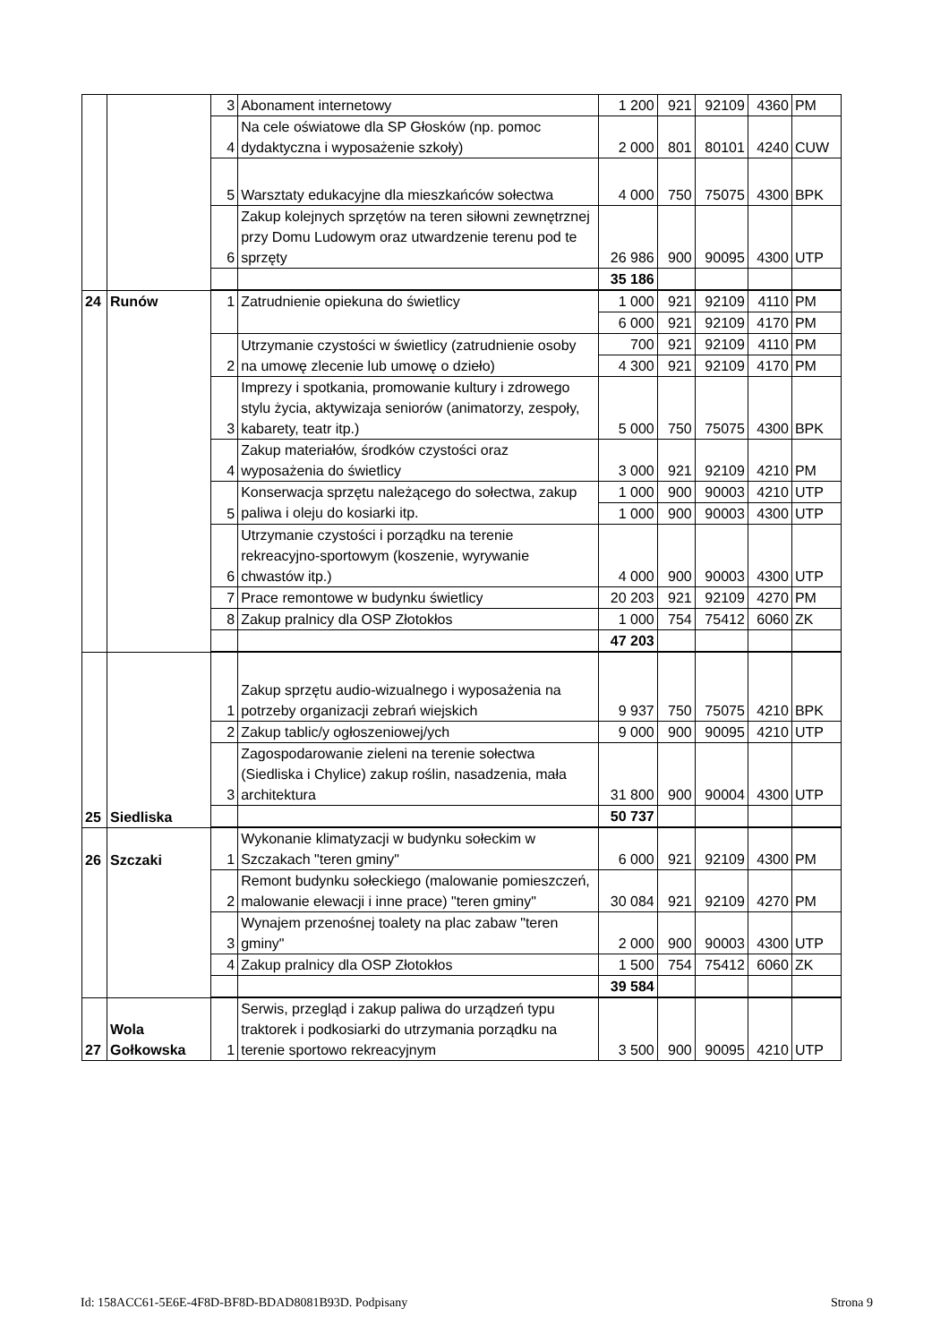| | | 3 | Abonament internetowy | 1 200 | 921 | 92109 | 4360 | PM |
| | | 4 | Na cele oświatowe dla SP Głosków (np. pomoc dydaktyczna i wyposażenie szkoły) | 2 000 | 801 | 80101 | 4240 | CUW |
| | | 5 | Warsztaty edukacyjne dla mieszkańców sołectwa | 4 000 | 750 | 75075 | 4300 | BPK |
| | | 6 | Zakup kolejnych sprzętów na teren siłowni zewnętrznej przy Domu Ludowym oraz utwardzenie terenu pod te sprzęty | 26 986 | 900 | 90095 | 4300 | UTP |
| | | | | 35 186 | | | | |
| 24 | Runów | 1 | Zatrudnienie opiekuna do świetlicy | 1 000 | 921 | 92109 | 4110 | PM |
| | | | | 6 000 | 921 | 92109 | 4170 | PM |
| | | 2 | Utrzymanie czystości w świetlicy (zatrudnienie osoby na umowę zlecenie lub umowę o dzieło) | 700 | 921 | 92109 | 4110 | PM |
| | | | | 4 300 | 921 | 92109 | 4170 | PM |
| | | 3 | Imprezy i spotkania, promowanie kultury i zdrowego stylu życia, aktywizaja seniorów (animatorzy, zespoły, kabarety, teatr itp.) | 5 000 | 750 | 75075 | 4300 | BPK |
| | | 4 | Zakup materiałów, środków czystości oraz wyposażenia do świetlicy | 3 000 | 921 | 92109 | 4210 | PM |
| | | 5 | Konserwacja sprzętu należącego do sołectwa, zakup paliwa i oleju do kosiarki itp. | 1 000 | 900 | 90003 | 4210 | UTP |
| | | | | 1 000 | 900 | 90003 | 4300 | UTP |
| | | 6 | Utrzymanie czystości i porządku na terenie rekreacyjno-sportowym (koszenie, wyrywanie chwastów itp.) | 4 000 | 900 | 90003 | 4300 | UTP |
| | | 7 | Prace remontowe w budynku świetlicy | 20 203 | 921 | 92109 | 4270 | PM |
| | | 8 | Zakup pralnicy dla OSP Złotokłos | 1 000 | 754 | 75412 | 6060 | ZK |
| | | | | 47 203 | | | | |
| 25 | Siedliska | 1 | Zakup sprzętu audio-wizualnego i wyposażenia na potrzeby organizacji zebrań wiejskich | 9 937 | 750 | 75075 | 4210 | BPK |
| | | 2 | Zakup tablic/y ogłoszeniowej/ych | 9 000 | 900 | 90095 | 4210 | UTP |
| | | 3 | Zagospodarowanie zieleni na terenie sołectwa (Siedliska i Chylice) zakup roślin, nasadzenia, mała architektura | 31 800 | 900 | 90004 | 4300 | UTP |
| | | | | 50 737 | | | | |
| 26 | Szczaki | 1 | Wykonanie klimatyzacji w budynku sołeckim w Szczakach "teren gminy" | 6 000 | 921 | 92109 | 4300 | PM |
| | | 2 | Remont budynku sołeckiego (malowanie pomieszczeń, malowanie elewacji i inne prace) "teren gminy" | 30 084 | 921 | 92109 | 4270 | PM |
| | | 3 | Wynajem przenośnej toalety na plac zabaw "teren gminy" | 2 000 | 900 | 90003 | 4300 | UTP |
| | | 4 | Zakup pralnicy dla OSP Złotokłos | 1 500 | 754 | 75412 | 6060 | ZK |
| | | | | 39 584 | | | | |
| 27 | Wola Gołkowska | 1 | Serwis, przegląd i zakup paliwa do urządzeń typu traktorek i podkosiarki do utrzymania porządku na terenie sportowo rekreacyjnym | 3 500 | 900 | 90095 | 4210 | UTP |
Id: 158ACC61-5E6E-4F8D-BF8D-BDAD8081B93D. Podpisany Strona 9